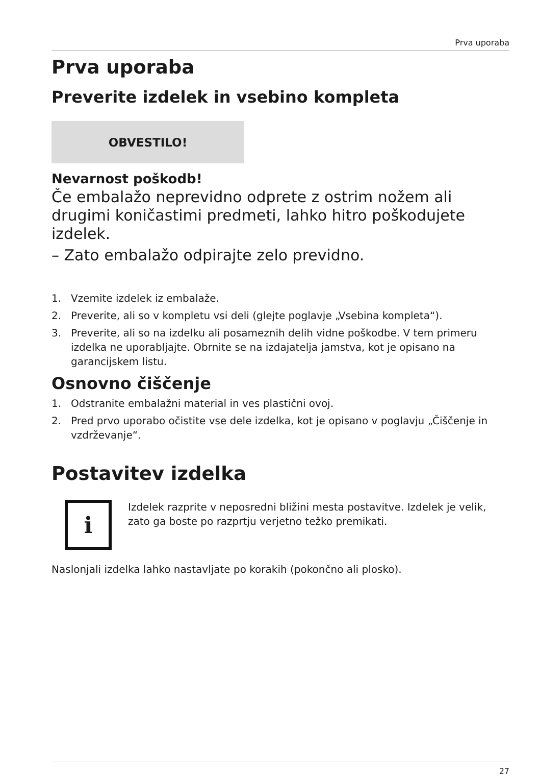Prva uporaba
Prva uporaba
Preverite izdelek in vsebino kompleta
OBVESTILO!
Nevarnost poškodb!
Če embalažo neprevidno odprete z ostrim nožem ali drugimi koničastimi predmeti, lahko hitro poškodujete izdelek.
– Zato embalažo odpirajte zelo previdno.
1. Vzemite izdelek iz embalaže.
2. Preverite, ali so v kompletu vsi deli (glejte poglavje „Vsebina kompleta“).
3. Preverite, ali so na izdelku ali posameznih delih vidne poškodbe. V tem primeru izdelka ne uporabljajte. Obrnite se na izdajatelja jamstva, kot je opisano na garancijskem listu.
Osnovno čiščenje
1. Odstranite embalažni material in ves plastični ovoj.
2. Pred prvo uporabo očistite vse dele izdelka, kot je opisano v poglavju „Čiščenje in vzdrževanje“.
Postavitev izdelka
i
Izdelek razprite v neposredni bližini mesta postavitve. Izdelek je velik, zato ga boste po razprtju verjetno težko premikati.
Naslonjali izdelka lahko nastavljate po korakih (pokončno ali plosko).
27